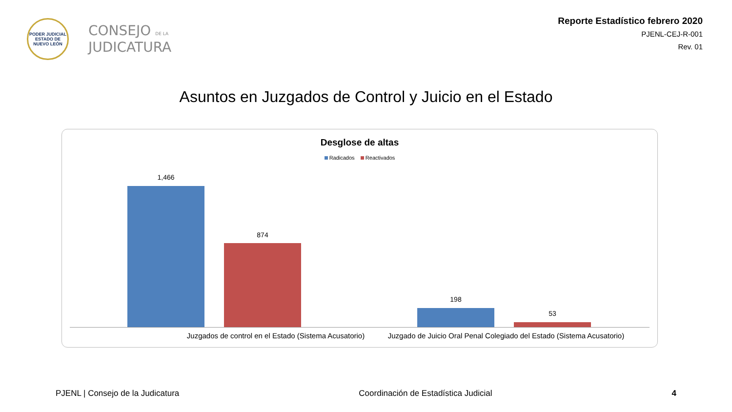PODER JUDICIAL
ESTADO DE NUEVO LEÓN
CONSEJO DE LA
JUDICATURA
Reporte Estadístico febrero 2020
PJENL-CEJ-R-001
Rev. 01
Asuntos en Juzgados de Control y Juicio en el Estado
Desglose de altas
Radicados Reactivados
1,466
874
198
53
Juzgados de control en el Estado (Sistema Acusatorio)
Juzgado de Juicio Oral Penal Colegiado del Estado (Sistema Acusatorio)
PJENL | Consejo de la Judicatura Coordinación de Estadística Judicial 4